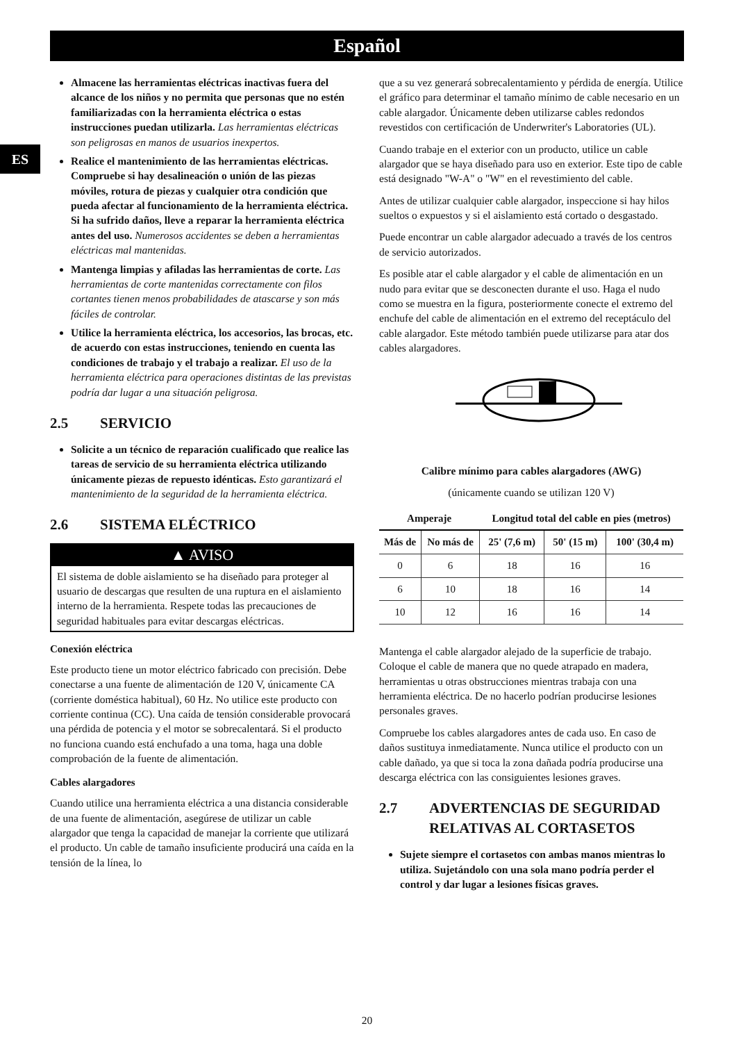Español
ES
Almacene las herramientas eléctricas inactivas fuera del alcance de los niños y no permita que personas que no estén familiarizadas con la herramienta eléctrica o estas instrucciones puedan utilizarla. Las herramientas eléctricas son peligrosas en manos de usuarios inexpertos.
Realice el mantenimiento de las herramientas eléctricas. Compruebe si hay desalineación o unión de las piezas móviles, rotura de piezas y cualquier otra condición que pueda afectar al funcionamiento de la herramienta eléctrica. Si ha sufrido daños, lleve a reparar la herramienta eléctrica antes del uso. Numerosos accidentes se deben a herramientas eléctricas mal mantenidas.
Mantenga limpias y afiladas las herramientas de corte. Las herramientas de corte mantenidas correctamente con filos cortantes tienen menos probabilidades de atascarse y son más fáciles de controlar.
Utilice la herramienta eléctrica, los accesorios, las brocas, etc. de acuerdo con estas instrucciones, teniendo en cuenta las condiciones de trabajo y el trabajo a realizar. El uso de la herramienta eléctrica para operaciones distintas de las previstas podría dar lugar a una situación peligrosa.
2.5 SERVICIO
Solicite a un técnico de reparación cualificado que realice las tareas de servicio de su herramienta eléctrica utilizando únicamente piezas de repuesto idénticas. Esto garantizará el mantenimiento de la seguridad de la herramienta eléctrica.
2.6 SISTEMA ELÉCTRICO
▲ AVISO
El sistema de doble aislamiento se ha diseñado para proteger al usuario de descargas que resulten de una ruptura en el aislamiento interno de la herramienta. Respete todas las precauciones de seguridad habituales para evitar descargas eléctricas.
Conexión eléctrica
Este producto tiene un motor eléctrico fabricado con precisión. Debe conectarse a una fuente de alimentación de 120 V, únicamente CA (corriente doméstica habitual), 60 Hz. No utilice este producto con corriente continua (CC). Una caída de tensión considerable provocará una pérdida de potencia y el motor se sobrecalentará. Si el producto no funciona cuando está enchufado a una toma, haga una doble comprobación de la fuente de alimentación.
Cables alargadores
Cuando utilice una herramienta eléctrica a una distancia considerable de una fuente de alimentación, asegúrese de utilizar un cable alargador que tenga la capacidad de manejar la corriente que utilizará el producto. Un cable de tamaño insuficiente producirá una caída en la tensión de la línea, lo
que a su vez generará sobrecalentamiento y pérdida de energía. Utilice el gráfico para determinar el tamaño mínimo de cable necesario en un cable alargador. Únicamente deben utilizarse cables redondos revestidos con certificación de Underwriter's Laboratories (UL).
Cuando trabaje en el exterior con un producto, utilice un cable alargador que se haya diseñado para uso en exterior. Este tipo de cable está designado "W-A" o "W" en el revestimiento del cable.
Antes de utilizar cualquier cable alargador, inspeccione si hay hilos sueltos o expuestos y si el aislamiento está cortado o desgastado.
Puede encontrar un cable alargador adecuado a través de los centros de servicio autorizados.
Es posible atar el cable alargador y el cable de alimentación en un nudo para evitar que se desconecten durante el uso. Haga el nudo como se muestra en la figura, posteriormente conecte el extremo del enchufe del cable de alimentación en el extremo del receptáculo del cable alargador. Este método también puede utilizarse para atar dos cables alargadores.
Calibre mínimo para cables alargadores (AWG)
(únicamente cuando se utilizan 120 V)
| Amperaje | | Longitud total del cable en pies (metros) | | |
| --- | --- | --- | --- | --- |
| Más de | No más de | 25' (7,6 m) | 50' (15 m) | 100' (30,4 m) |
| 0 | 6 | 18 | 16 | 16 |
| 6 | 10 | 18 | 16 | 14 |
| 10 | 12 | 16 | 16 | 14 |
Mantenga el cable alargador alejado de la superficie de trabajo. Coloque el cable de manera que no quede atrapado en madera, herramientas u otras obstrucciones mientras trabaja con una herramienta eléctrica. De no hacerlo podrían producirse lesiones personales graves.
Compruebe los cables alargadores antes de cada uso. En caso de daños sustituya inmediatamente. Nunca utilice el producto con un cable dañado, ya que si toca la zona dañada podría producirse una descarga eléctrica con las consiguientes lesiones graves.
2.7 ADVERTENCIAS DE SEGURIDAD RELATIVAS AL CORTASETOS
Sujete siempre el cortasetos con ambas manos mientras lo utiliza. Sujetándolo con una sola mano podría perder el control y dar lugar a lesiones físicas graves.
20